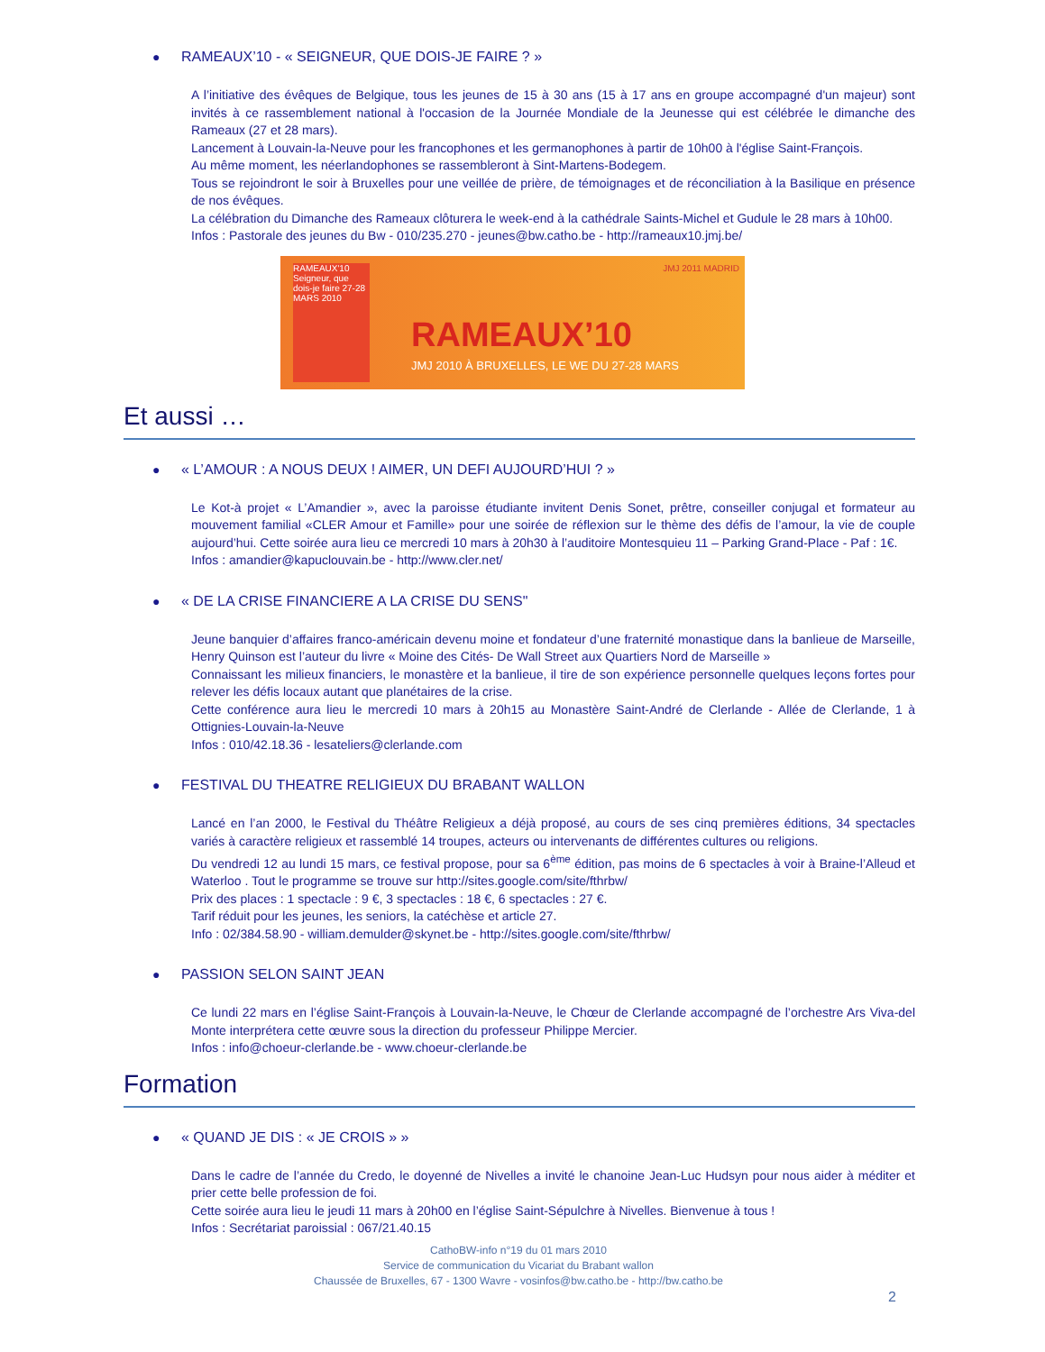● RAMEAUX’10 - « SEIGNEUR, QUE DOIS-JE FAIRE ? »
A l’initiative des évêques de Belgique, tous les jeunes de 15 à 30 ans (15 à 17 ans en groupe accompagné d'un majeur) sont invités à ce rassemblement national à l'occasion de la Journée Mondiale de la Jeunesse qui est célébrée le dimanche des Rameaux (27 et 28 mars).
Lancement à Louvain-la-Neuve pour les francophones et les germanophones à partir de 10h00 à l'église Saint-François.
Au même moment, les néerlandophones se rassembleront à Sint-Martens-Bodegem.
Tous se rejoindront le soir à Bruxelles pour une veillée de prière, de témoignages et de réconciliation à la Basilique en présence de nos évêques.
La célébration du Dimanche des Rameaux clôturera le week-end à la cathédrale Saints-Michel et Gudule le 28 mars à 10h00.
Infos : Pastorale des jeunes du Bw - 010/235.270 - jeunes@bw.catho.be - http://rameaux10.jmj.be/
RAMEAUX'10 Seigneur, que dois-je faire 27-28 MARS 2010
JMJ 2011 MADRID
RAMEAUX’10
JMJ 2010 À BRUXELLES, LE WE DU 27-28 MARS
Et aussi …
● « L’AMOUR : A NOUS DEUX ! AIMER, UN DEFI AUJOURD’HUI ? »
Le Kot-à projet « L’Amandier », avec la paroisse étudiante invitent Denis Sonet, prêtre, conseiller conjugal et formateur au mouvement familial «CLER Amour et Famille» pour une soirée de réflexion sur le thème des défis de l’amour, la vie de couple aujourd’hui. Cette soirée aura lieu ce mercredi 10 mars à 20h30 à l’auditoire Montesquieu 11 – Parking Grand-Place - Paf : 1€.
Infos : amandier@kapuclouvain.be - http://www.cler.net/
● « DE LA CRISE FINANCIERE A LA CRISE DU SENS"
Jeune banquier d’affaires franco-américain devenu moine et fondateur d’une fraternité monastique dans la banlieue de Marseille, Henry Quinson est l’auteur du livre « Moine des Cités- De Wall Street aux Quartiers Nord de Marseille »
Connaissant les milieux financiers, le monastère et la banlieue, il tire de son expérience personnelle quelques leçons fortes pour relever les défis locaux autant que planétaires de la crise.
Cette conférence aura lieu le mercredi 10 mars à 20h15 au Monastère Saint-André de Clerlande - Allée de Clerlande, 1 à Ottignies-Louvain-la-Neuve
Infos : 010/42.18.36 - lesateliers@clerlande.com
● FESTIVAL DU THEATRE RELIGIEUX DU BRABANT WALLON
Lancé en l’an 2000, le Festival du Théâtre Religieux a déjà proposé, au cours de ses cinq premières éditions, 34 spectacles variés à caractère religieux et rassemblé 14 troupes, acteurs ou intervenants de différentes cultures ou religions.
Du vendredi 12 au lundi 15 mars, ce festival propose, pour sa 6<sup>ème</sup> édition, pas moins de 6 spectacles à voir à Braine-l’Alleud et Waterloo . Tout le programme se trouve sur http://sites.google.com/site/fthrbw/
Prix des places : 1 spectacle : 9 €, 3 spectacles : 18 €, 6 spectacles : 27 €.
Tarif réduit pour les jeunes, les seniors, la catéchèse et article 27.
Info : 02/384.58.90 - william.demulder@skynet.be - http://sites.google.com/site/fthrbw/
● PASSION SELON SAINT JEAN
Ce lundi 22 mars en l’église Saint-François à Louvain-la-Neuve, le Chœur de Clerlande accompagné de l’orchestre Ars Viva-del Monte interprétera cette œuvre sous la direction du professeur Philippe Mercier.
Infos : info@choeur-clerlande.be - www.choeur-clerlande.be
Formation
● « QUAND JE DIS : « JE CROIS » »
Dans le cadre de l’année du Credo, le doyenné de Nivelles a invité le chanoine Jean-Luc Hudsyn pour nous aider à méditer et prier cette belle profession de foi.
Cette soirée aura lieu le jeudi 11 mars à 20h00 en l’église Saint-Sépulchre à Nivelles. Bienvenue à tous !
Infos : Secrétariat paroissial : 067/21.40.15
CathoBW-info n°19 du 01 mars 2010
Service de communication du Vicariat du Brabant wallon
Chaussée de Bruxelles, 67 - 1300 Wavre - vosinfos@bw.catho.be - http://bw.catho.be
2